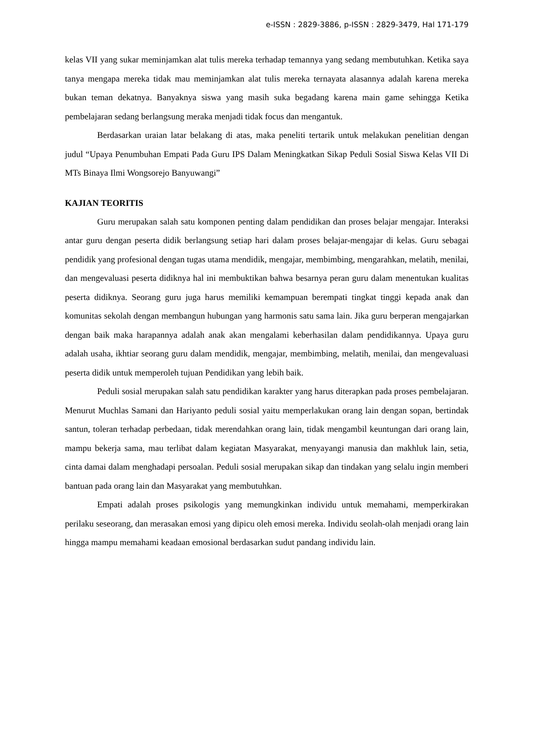e-ISSN : 2829-3886, p-ISSN : 2829-3479, Hal 171-179
kelas VII yang sukar meminjamkan alat tulis mereka terhadap temannya yang sedang membutuhkan. Ketika saya tanya mengapa mereka tidak mau meminjamkan alat tulis mereka ternayata alasannya adalah karena mereka bukan teman dekatnya. Banyaknya siswa yang masih suka begadang karena main game sehingga Ketika pembelajaran sedang berlangsung meraka menjadi tidak focus dan mengantuk.
Berdasarkan uraian latar belakang di atas, maka peneliti tertarik untuk melakukan penelitian dengan judul “Upaya Penumbuhan Empati Pada Guru IPS Dalam Meningkatkan Sikap Peduli Sosial Siswa Kelas VII Di MTs Binaya Ilmi Wongsorejo Banyuwangi”
KAJIAN TEORITIS
Guru merupakan salah satu komponen penting dalam pendidikan dan proses belajar mengajar. Interaksi antar guru dengan peserta didik berlangsung setiap hari dalam proses belajar-mengajar di kelas. Guru sebagai pendidik yang profesional dengan tugas utama mendidik, mengajar, membimbing, mengarahkan, melatih, menilai, dan mengevaluasi peserta didiknya hal ini membuktikan bahwa besarnya peran guru dalam menentukan kualitas peserta didiknya. Seorang guru juga harus memiliki kemampuan berempati tingkat tinggi kepada anak dan komunitas sekolah dengan membangun hubungan yang harmonis satu sama lain. Jika guru berperan mengajarkan dengan baik maka harapannya adalah anak akan mengalami keberhasilan dalam pendidikannya. Upaya guru adalah usaha, ikhtiar seorang guru dalam mendidik, mengajar, membimbing, melatih, menilai, dan mengevaluasi peserta didik untuk memperoleh tujuan Pendidikan yang lebih baik.
Peduli sosial merupakan salah satu pendidikan karakter yang harus diterapkan pada proses pembelajaran. Menurut Muchlas Samani dan Hariyanto peduli sosial yaitu memperlakukan orang lain dengan sopan, bertindak santun, toleran terhadap perbedaan, tidak merendahkan orang lain, tidak mengambil keuntungan dari orang lain, mampu bekerja sama, mau terlibat dalam kegiatan Masyarakat, menyayangi manusia dan makhluk lain, setia, cinta damai dalam menghadapi persoalan. Peduli sosial merupakan sikap dan tindakan yang selalu ingin memberi bantuan pada orang lain dan Masyarakat yang membutuhkan.
Empati adalah proses psikologis yang memungkinkan individu untuk memahami, memperkirakan perilaku seseorang, dan merasakan emosi yang dipicu oleh emosi mereka. Individu seolah-olah menjadi orang lain hingga mampu memahami keadaan emosional berdasarkan sudut pandang individu lain.